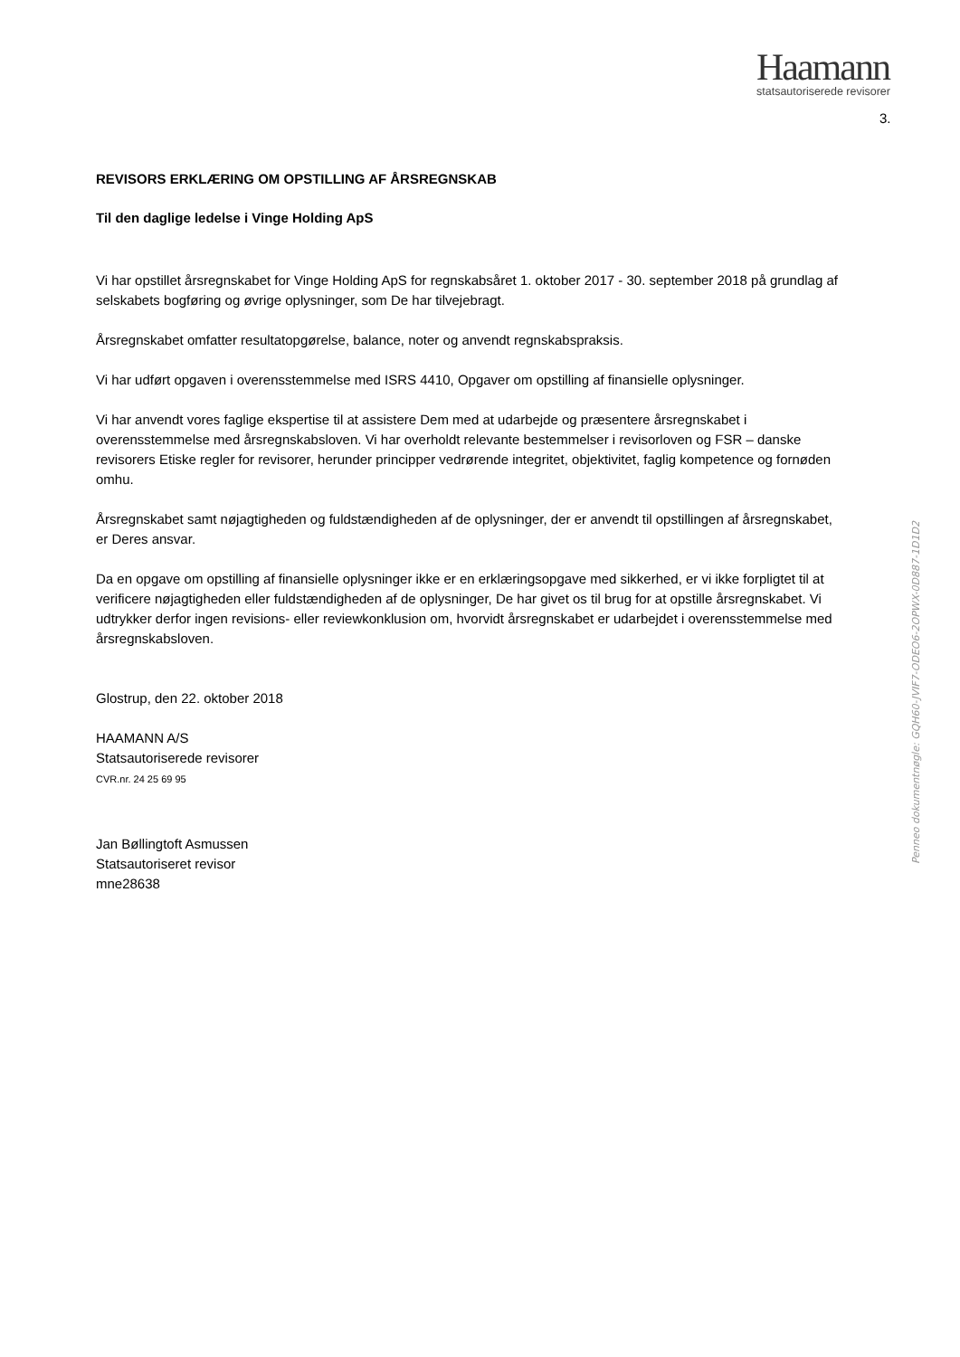Haamann
statsautoriserede revisorer
3.
REVISORS ERKLÆRING OM OPSTILLING AF ÅRSREGNSKAB
Til den daglige ledelse i Vinge Holding ApS
Vi har opstillet årsregnskabet for Vinge Holding ApS for regnskabsåret 1. oktober 2017 - 30. september 2018 på grundlag af selskabets bogføring og øvrige oplysninger, som De har tilvejebragt.
Årsregnskabet omfatter resultatopgørelse, balance, noter og anvendt regnskabspraksis.
Vi har udført opgaven i overensstemmelse med ISRS 4410, Opgaver om opstilling af finansielle oplysninger.
Vi har anvendt vores faglige ekspertise til at assistere Dem med at udarbejde og præsentere årsregnskabet i overensstemmelse med årsregnskabsloven. Vi har overholdt relevante bestemmelser i revisorloven og FSR – danske revisorers Etiske regler for revisorer, herunder principper vedrørende integritet, objektivitet, faglig kompetence og fornøden omhu.
Årsregnskabet samt nøjagtigheden og fuldstændigheden af de oplysninger, der er anvendt til opstillingen af årsregnskabet, er Deres ansvar.
Da en opgave om opstilling af finansielle oplysninger ikke er en erklæringsopgave med sikkerhed, er vi ikke forpligtet til at verificere nøjagtigheden eller fuldstændigheden af de oplysninger, De har givet os til brug for at opstille årsregnskabet. Vi udtrykker derfor ingen revisions- eller reviewkonklusion om, hvorvidt årsregnskabet er udarbejdet i overensstemmelse med årsregnskabsloven.
Glostrup, den 22. oktober 2018
HAAMANN A/S
Statsautoriserede revisorer
CVR.nr. 24 25 69 95
Jan Bøllingtoft Asmussen
Statsautoriseret revisor
mne28638
Penneo dokumentnøgle: GQH60-JVIF7-ODEO6-2OPWX-0D887-1D1D2